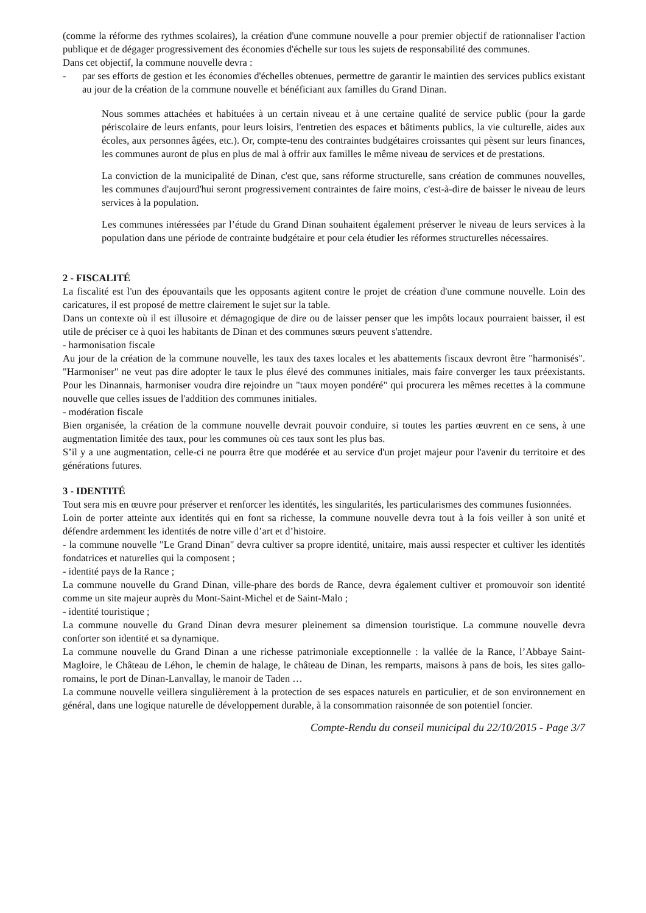(comme la réforme des rythmes scolaires), la création d'une commune nouvelle a pour premier objectif de rationnaliser l'action publique et de dégager progressivement des économies d'échelle sur tous les sujets de responsabilité des communes.
Dans cet objectif, la commune nouvelle devra :
- par ses efforts de gestion et les économies d'échelles obtenues, permettre de garantir le maintien des services publics existant au jour de la création de la commune nouvelle et bénéficiant aux familles du Grand Dinan.
Nous sommes attachées et habituées à un certain niveau et à une certaine qualité de service public (pour la garde périscolaire de leurs enfants, pour leurs loisirs, l'entretien des espaces et bâtiments publics, la vie culturelle, aides aux écoles, aux personnes âgées, etc.). Or, compte-tenu des contraintes budgétaires croissantes qui pèsent sur leurs finances, les communes auront de plus en plus de mal à offrir aux familles le même niveau de services et de prestations.
La conviction de la municipalité de Dinan, c'est que, sans réforme structurelle, sans création de communes nouvelles, les communes d'aujourd'hui seront progressivement contraintes de faire moins, c'est-à-dire de baisser le niveau de leurs services à la population.
Les communes intéressées par l’étude du Grand Dinan souhaitent également préserver le niveau de leurs services à la population dans une période de contrainte budgétaire et pour cela étudier les réformes structurelles nécessaires.
2 - FISCALITÉ
La fiscalité est l'un des épouvantails que les opposants agitent contre le projet de création d'une commune nouvelle. Loin des caricatures, il est proposé de mettre clairement le sujet sur la table.
Dans un contexte où il est illusoire et démagogique de dire ou de laisser penser que les impôts locaux pourraient baisser, il est utile de préciser ce à quoi les habitants de Dinan et des communes sœurs peuvent s'attendre.
- harmonisation fiscale
Au jour de la création de la commune nouvelle, les taux des taxes locales et les abattements fiscaux devront être "harmonisés". "Harmoniser" ne veut pas dire adopter le taux le plus élevé des communes initiales, mais faire converger les taux préexistants. Pour les Dinannais, harmoniser voudra dire rejoindre un "taux moyen pondéré" qui procurera les mêmes recettes à la commune nouvelle que celles issues de l'addition des communes initiales.
- modération fiscale
Bien organisée, la création de la commune nouvelle devrait pouvoir conduire, si toutes les parties œuvrent en ce sens, à une augmentation limitée des taux, pour les communes où ces taux sont les plus bas.
S’il y a une augmentation, celle-ci ne pourra être que modérée et au service d'un projet majeur pour l'avenir du territoire et des générations futures.
3 - IDENTITÉ
Tout sera mis en œuvre pour préserver et renforcer les identités, les singularités, les particularismes des communes fusionnées.
Loin de porter atteinte aux identités qui en font sa richesse, la commune nouvelle devra tout à la fois veiller à son unité et défendre ardemment les identités de notre ville d’art et d’histoire.
- la commune nouvelle "Le Grand Dinan" devra cultiver sa propre identité, unitaire, mais aussi respecter et cultiver les identités fondatrices et naturelles qui la composent ;
- identité pays de la Rance ;
La commune nouvelle du Grand Dinan, ville-phare des bords de Rance, devra également cultiver et promouvoir son identité comme un site majeur auprès du Mont-Saint-Michel et de Saint-Malo ;
- identité touristique ;
La commune nouvelle du Grand Dinan devra mesurer pleinement sa dimension touristique. La commune nouvelle devra conforter son identité et sa dynamique.
La commune nouvelle du Grand Dinan a une richesse patrimoniale exceptionnelle : la vallée de la Rance, l’Abbaye Saint-Magloire, le Château de Léhon, le chemin de halage, le château de Dinan, les remparts, maisons à pans de bois, les sites gallo-romains, le port de Dinan-Lanvallay, le manoir de Taden …
La commune nouvelle veillera singulièrement à la protection de ses espaces naturels en particulier, et de son environnement en général, dans une logique naturelle de développement durable, à la consommation raisonnée de son potentiel foncier.
Compte-Rendu du conseil municipal du 22/10/2015 - Page 3/7